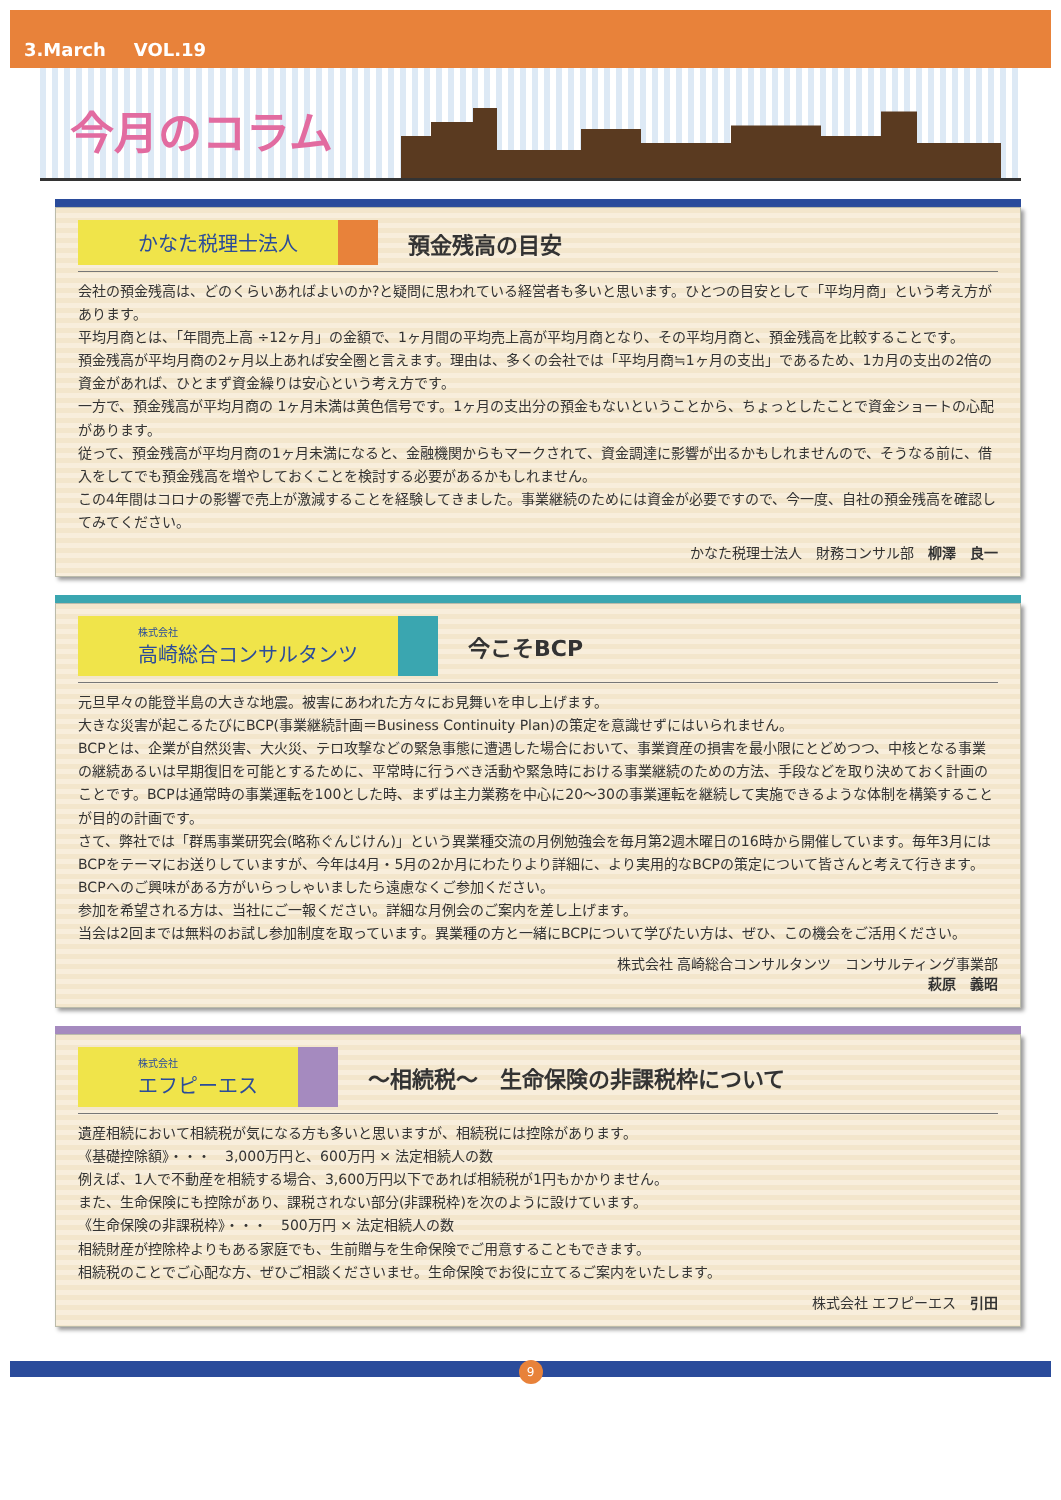3.March VOL.19
今月のコラム
かなた税理士法人
預金残高の目安
会社の預金残高は、どのくらいあればよいのか?と疑問に思われている経営者も多いと思います。ひとつの目安として「平均月商」という考え方があります。
平均月商とは、「年間売上高 ÷12ヶ月」の金額で、1ヶ月間の平均売上高が平均月商となり、その平均月商と、預金残高を比較することです。
預金残高が平均月商の2ヶ月以上あれば安全圏と言えます。理由は、多くの会社では「平均月商≒1ヶ月の支出」であるため、1カ月の支出の2倍の資金があれば、ひとまず資金繰りは安心という考え方です。
一方で、預金残高が平均月商の 1ヶ月未満は黄色信号です。1ヶ月の支出分の預金もないということから、ちょっとしたことで資金ショートの心配があります。
従って、預金残高が平均月商の1ヶ月未満になると、金融機関からもマークされて、資金調達に影響が出るかもしれませんので、そうなる前に、借入をしてでも預金残高を増やしておくことを検討する必要があるかもしれません。
この4年間はコロナの影響で売上が激減することを経験してきました。事業継続のためには資金が必要ですので、今一度、自社の預金残高を確認してみてください。
かなた税理士法人　財務コンサル部　柳澤　良一
株式会社
高崎総合コンサルタンツ
今こそBCP
元旦早々の能登半島の大きな地震。被害にあわれた方々にお見舞いを申し上げます。
大きな災害が起こるたびにBCP(事業継続計画＝Business Continuity Plan)の策定を意識せずにはいられません。
BCPとは、企業が自然災害、大火災、テロ攻撃などの緊急事態に遭遇した場合において、事業資産の損害を最小限にとどめつつ、中核となる事業の継続あるいは早期復旧を可能とするために、平常時に行うべき活動や緊急時における事業継続のための方法、手段などを取り決めておく計画のことです。BCPは通常時の事業運転を100とした時、まずは主力業務を中心に20～30の事業運転を継続して実施できるような体制を構築することが目的の計画です。
さて、弊社では「群馬事業研究会(略称ぐんじけん)」という異業種交流の月例勉強会を毎月第2週木曜日の16時から開催しています。毎年3月にはBCPをテーマにお送りしていますが、今年は4月・5月の2か月にわたりより詳細に、より実用的なBCPの策定について皆さんと考えて行きます。BCPへのご興味がある方がいらっしゃいましたら遠慮なくご参加ください。
参加を希望される方は、当社にご一報ください。詳細な月例会のご案内を差し上げます。
当会は2回までは無料のお試し参加制度を取っています。異業種の方と一緒にBCPについて学びたい方は、ぜひ、この機会をご活用ください。
株式会社 高崎総合コンサルタンツ　コンサルティング事業部
萩原　義昭
株式会社
エフピーエス
～相続税～　生命保険の非課税枠について
遺産相続において相続税が気になる方も多いと思いますが、相続税には控除があります。
《基礎控除額》・・・　3,000万円と、600万円 × 法定相続人の数
例えば、1人で不動産を相続する場合、3,600万円以下であれば相続税が1円もかかりません。
また、生命保険にも控除があり、課税されない部分(非課税枠)を次のように設けています。
《生命保険の非課税枠》・・・　500万円 × 法定相続人の数
相続財産が控除枠よりもある家庭でも、生前贈与を生命保険でご用意することもできます。
相続税のことでご心配な方、ぜひご相談くださいませ。生命保険でお役に立てるご案内をいたします。
株式会社 エフピーエス　引田
9